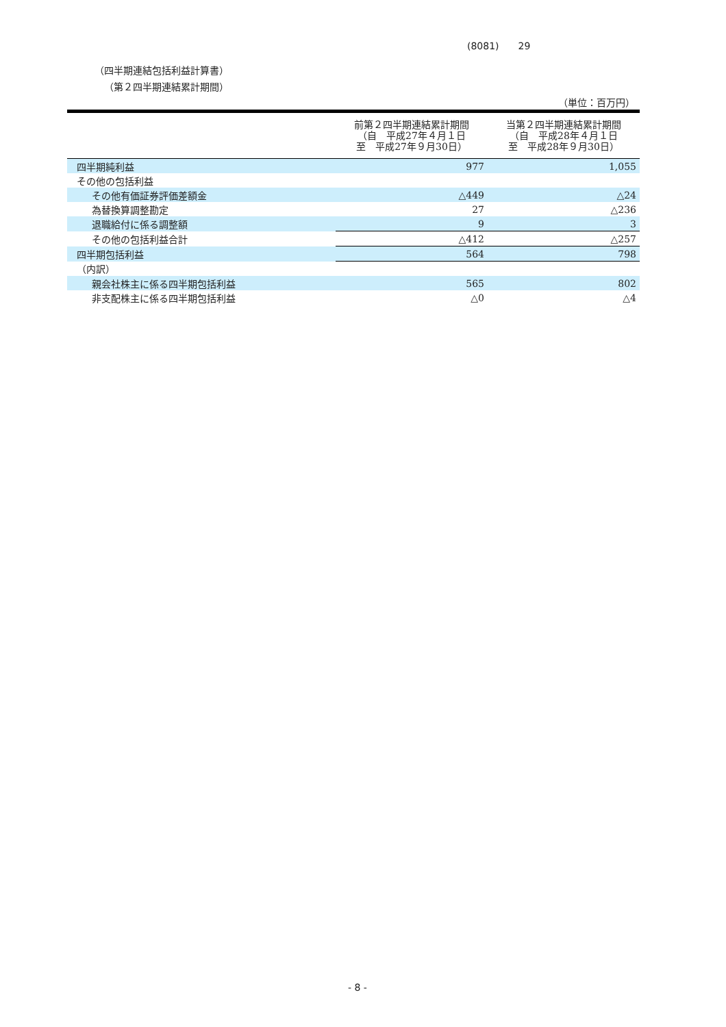(8081)　　29
（四半期連結包括利益計算書）
（第２四半期連結累計期間）
（単位：百万円）
| | 前第２四半期連結累計期間 （自 平成27年４月１日 至 平成27年９月30日） | 当第２四半期連結累計期間 （自 平成28年４月１日 至 平成28年９月30日） |
| --- | --- | --- |
| 四半期純利益 | 977 | 1,055 |
| その他の包括利益 | | |
| その他有価証券評価差額金 | △449 | △24 |
| 為替換算調整勘定 | 27 | △236 |
| 退職給付に係る調整額 | 9 | 3 |
| その他の包括利益合計 | △412 | △257 |
| 四半期包括利益 | 564 | 798 |
| （内訳） | | |
| 親会社株主に係る四半期包括利益 | 565 | 802 |
| 非支配株主に係る四半期包括利益 | △0 | △4 |
- 8 -